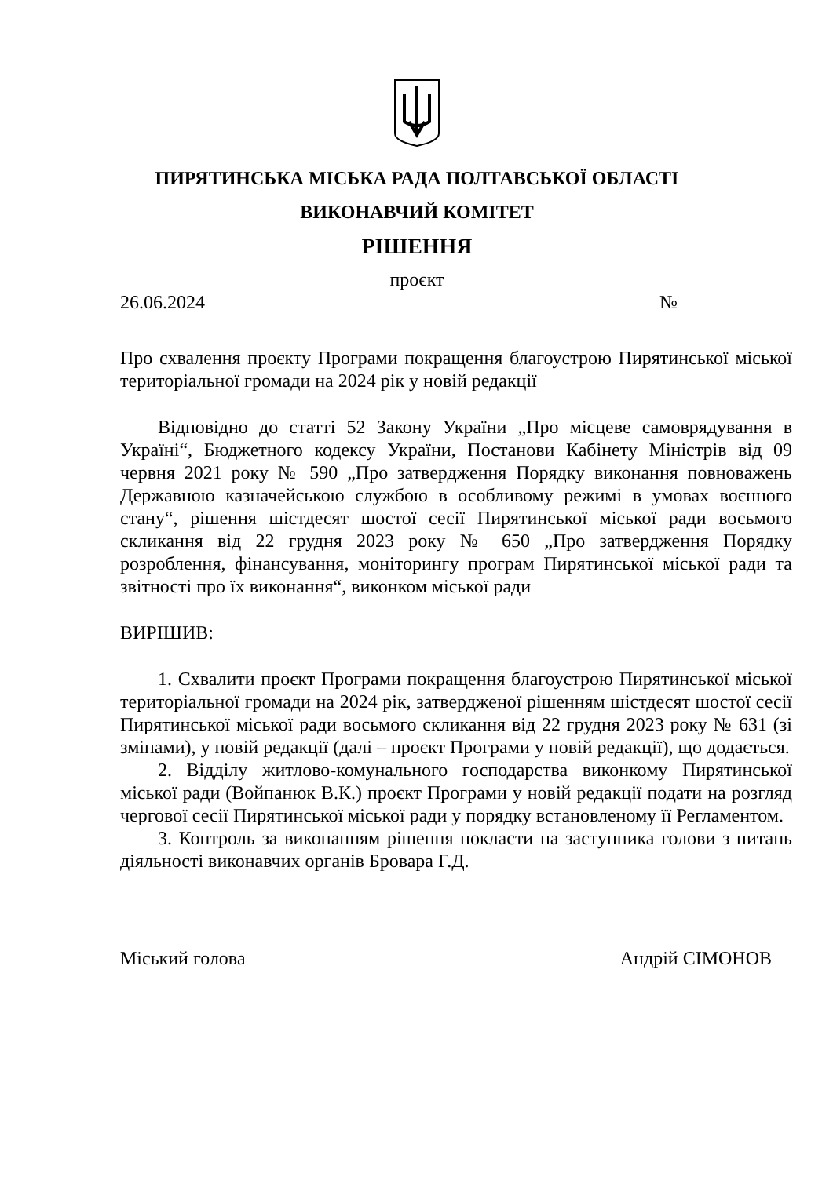ПИРЯТИНСЬКА МІСЬКА РАДА ПОЛТАВСЬКОЇ ОБЛАСТІ
ВИКОНАВЧИЙ КОМІТЕТ
РІШЕННЯ
проєкт
26.06.2024 №
Про схвалення проєкту Програми покращення благоустрою Пирятинської міської територіальної громади на 2024 рік у новій редакції
Відповідно до статті 52 Закону України „Про місцеве самоврядування в Україні“, Бюджетного кодексу України, Постанови Кабінету Міністрів від 09 червня 2021 року № 590 „Про затвердження Порядку виконання повноважень Державною казначейською службою в особливому режимі в умовах воєнного стану“, рішення шістдесят шостої сесії Пирятинської міської ради восьмого скликання від 22 грудня 2023 року № 650 „Про затвердження Порядку розроблення, фінансування, моніторингу програм Пирятинської міської ради та звітності про їх виконання“, виконком міської ради
ВИРІШИВ:
1. Схвалити проєкт Програми покращення благоустрою Пирятинської міської територіальної громади на 2024 рік, затвердженої рішенням шістдесят шостої сесії Пирятинської міської ради восьмого скликання від 22 грудня 2023 року № 631 (зі змінами), у новій редакції (далі – проєкт Програми у новій редакції), що додається.
2. Відділу житлово-комунального господарства виконкому Пирятинської міської ради (Войпанюк В.К.) проєкт Програми у новій редакції подати на розгляд чергової сесії Пирятинської міської ради у порядку встановленому її Регламентом.
3. Контроль за виконанням рішення покласти на заступника голови з питань діяльності виконавчих органів Бровара Г.Д.
Міський голова Андрій СІМОНОВ